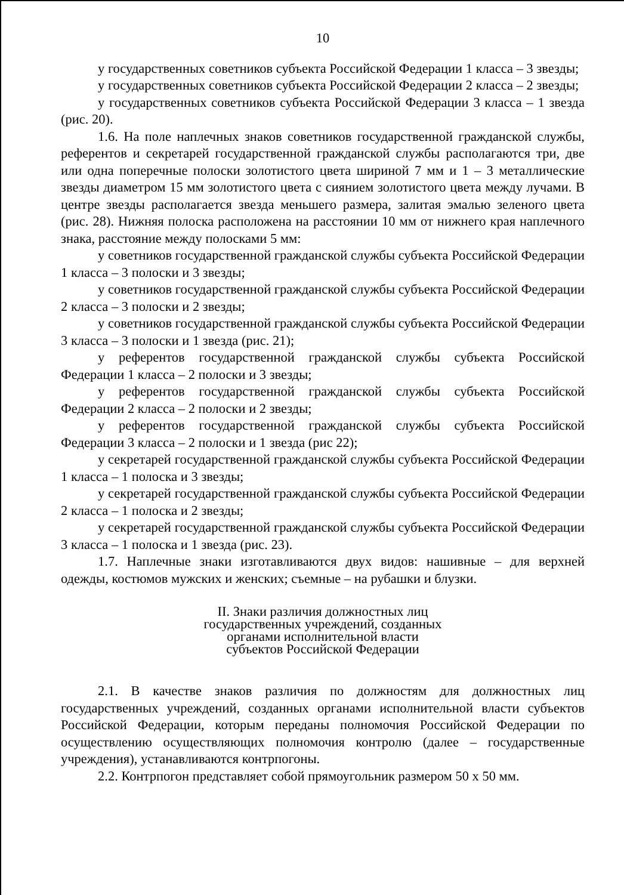10
у государственных советников субъекта Российской Федерации 1 класса – 3 звезды;
у государственных советников субъекта Российской Федерации 2 класса – 2 звезды;
у государственных советников субъекта Российской Федерации 3 класса – 1 звезда (рис. 20).
1.6. На поле наплечных знаков советников государственной гражданской службы, референтов и секретарей государственной гражданской службы располагаются три, две или одна поперечные полоски золотистого цвета шириной 7 мм и 1 – 3 металлические звезды диаметром 15 мм золотистого цвета с сиянием золотистого цвета между лучами. В центре звезды располагается звезда меньшего размера, залитая эмалью зеленого цвета (рис. 28). Нижняя полоска расположена на расстоянии 10 мм от нижнего края наплечного знака, расстояние между полосками 5 мм:
у советников государственной гражданской службы субъекта Российской Федерации 1 класса – 3 полоски и 3 звезды;
у советников государственной гражданской службы субъекта Российской Федерации 2 класса – 3 полоски и 2 звезды;
у советников государственной гражданской службы субъекта Российской Федерации 3 класса – 3 полоски и 1 звезда (рис. 21);
у референтов государственной гражданской службы субъекта Российской Федерации 1 класса – 2 полоски и 3 звезды;
у референтов государственной гражданской службы субъекта Российской Федерации 2 класса – 2 полоски и 2 звезды;
у референтов государственной гражданской службы субъекта Российской Федерации 3 класса – 2 полоски и 1 звезда (рис 22);
у секретарей государственной гражданской службы субъекта Российской Федерации 1 класса – 1 полоска и 3 звезды;
у секретарей государственной гражданской службы субъекта Российской Федерации 2 класса – 1 полоска и 2 звезды;
у секретарей государственной гражданской службы субъекта Российской Федерации 3 класса – 1 полоска и 1 звезда (рис. 23).
1.7. Наплечные знаки изготавливаются двух видов: нашивные – для верхней одежды, костюмов мужских и женских; съемные – на рубашки и блузки.
II. Знаки различия должностных лиц
государственных учреждений, созданных
органами исполнительной власти
субъектов Российской Федерации
2.1. В качестве знаков различия по должностям для должностных лиц государственных учреждений, созданных органами исполнительной власти субъектов Российской Федерации, которым переданы полномочия Российской Федерации по осуществлению осуществляющих полномочия контролю (далее – государственные учреждения), устанавливаются контрпогоны.
2.2. Контрпогон представляет собой прямоугольник размером 50 x 50 мм.